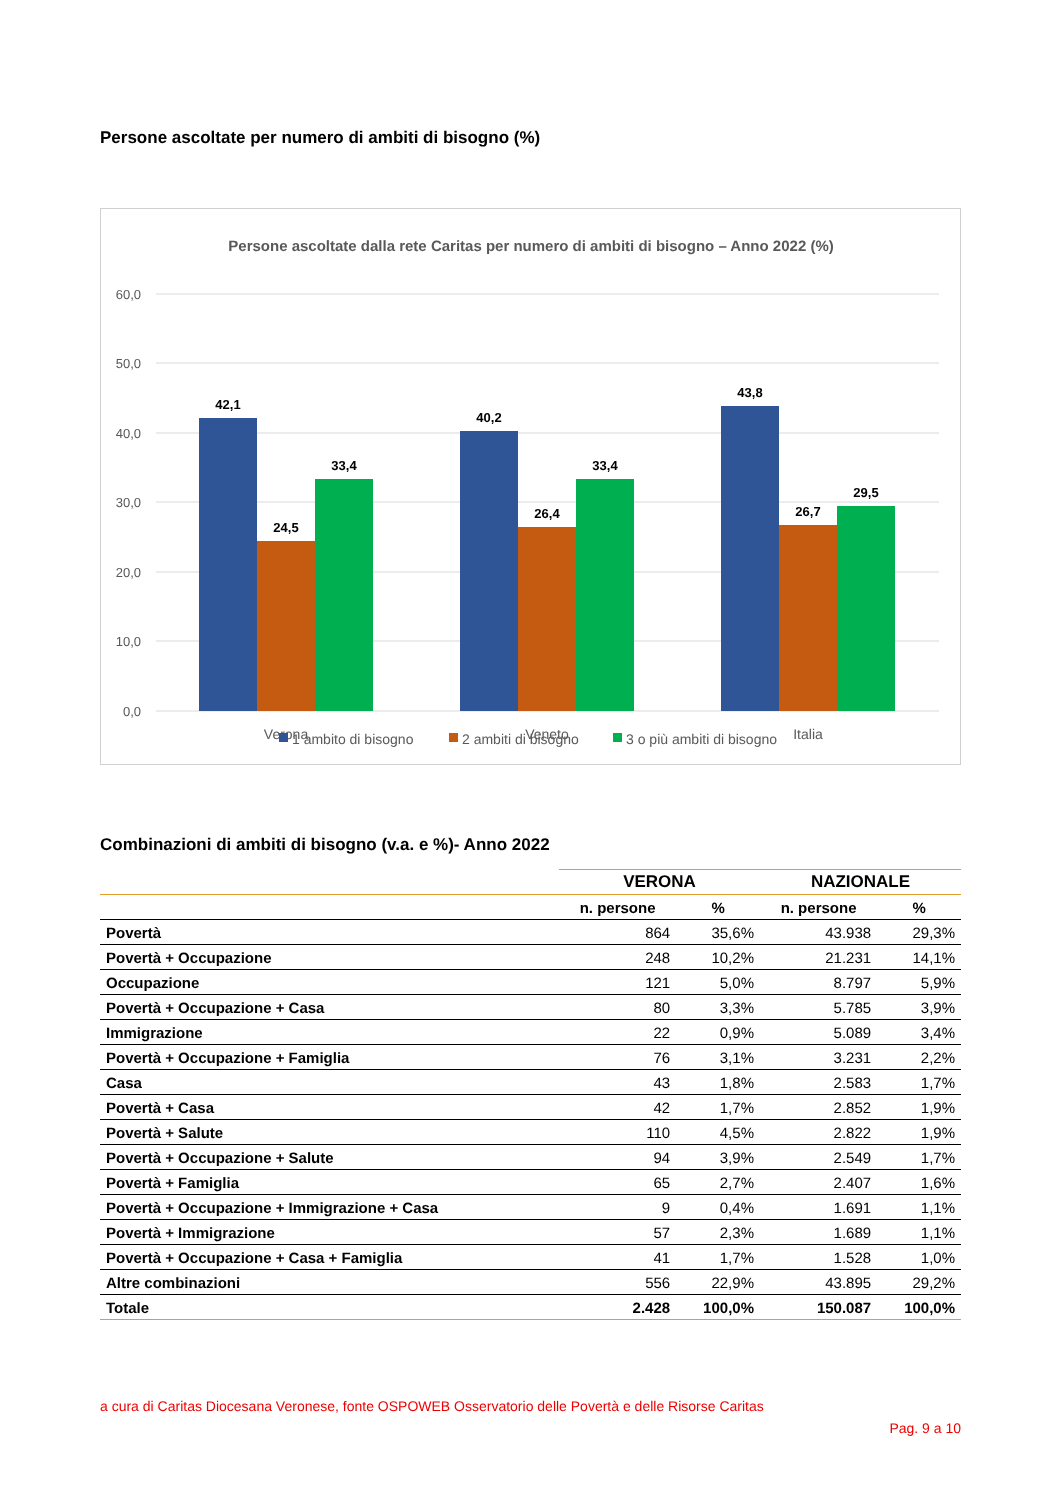Persone ascoltate per numero di ambiti di bisogno (%)
Persone ascoltate dalla rete Caritas per numero di ambiti di bisogno – Anno 2022 (%)
60,0
50,0
40,0
30,0
20,0
10,0
0,0
42,1
24,5
33,4
40,2
26,4
33,4
43,8
26,7
29,5
Verona
Veneto
Italia
1 ambito di bisogno
2 ambiti di bisogno
3 o più ambiti di bisogno
Combinazioni di ambiti di bisogno (v.a. e %)- Anno 2022
| | VERONA | | NAZIONALE | |
| --- | --- | --- | --- | --- |
| | n. persone | % | n. persone | % |
| Povertà | 864 | 35,6% | 43.938 | 29,3% |
| Povertà + Occupazione | 248 | 10,2% | 21.231 | 14,1% |
| Occupazione | 121 | 5,0% | 8.797 | 5,9% |
| Povertà + Occupazione + Casa | 80 | 3,3% | 5.785 | 3,9% |
| Immigrazione | 22 | 0,9% | 5.089 | 3,4% |
| Povertà + Occupazione + Famiglia | 76 | 3,1% | 3.231 | 2,2% |
| Casa | 43 | 1,8% | 2.583 | 1,7% |
| Povertà + Casa | 42 | 1,7% | 2.852 | 1,9% |
| Povertà + Salute | 110 | 4,5% | 2.822 | 1,9% |
| Povertà + Occupazione + Salute | 94 | 3,9% | 2.549 | 1,7% |
| Povertà + Famiglia | 65 | 2,7% | 2.407 | 1,6% |
| Povertà + Occupazione + Immigrazione + Casa | 9 | 0,4% | 1.691 | 1,1% |
| Povertà + Immigrazione | 57 | 2,3% | 1.689 | 1,1% |
| Povertà + Occupazione + Casa + Famiglia | 41 | 1,7% | 1.528 | 1,0% |
| Altre combinazioni | 556 | 22,9% | 43.895 | 29,2% |
| Totale | 2.428 | 100,0% | 150.087 | 100,0% |
a cura di Caritas Diocesana Veronese, fonte OSPOWEB Osservatorio delle Povertà e delle Risorse Caritas
Pag. 9 a 10